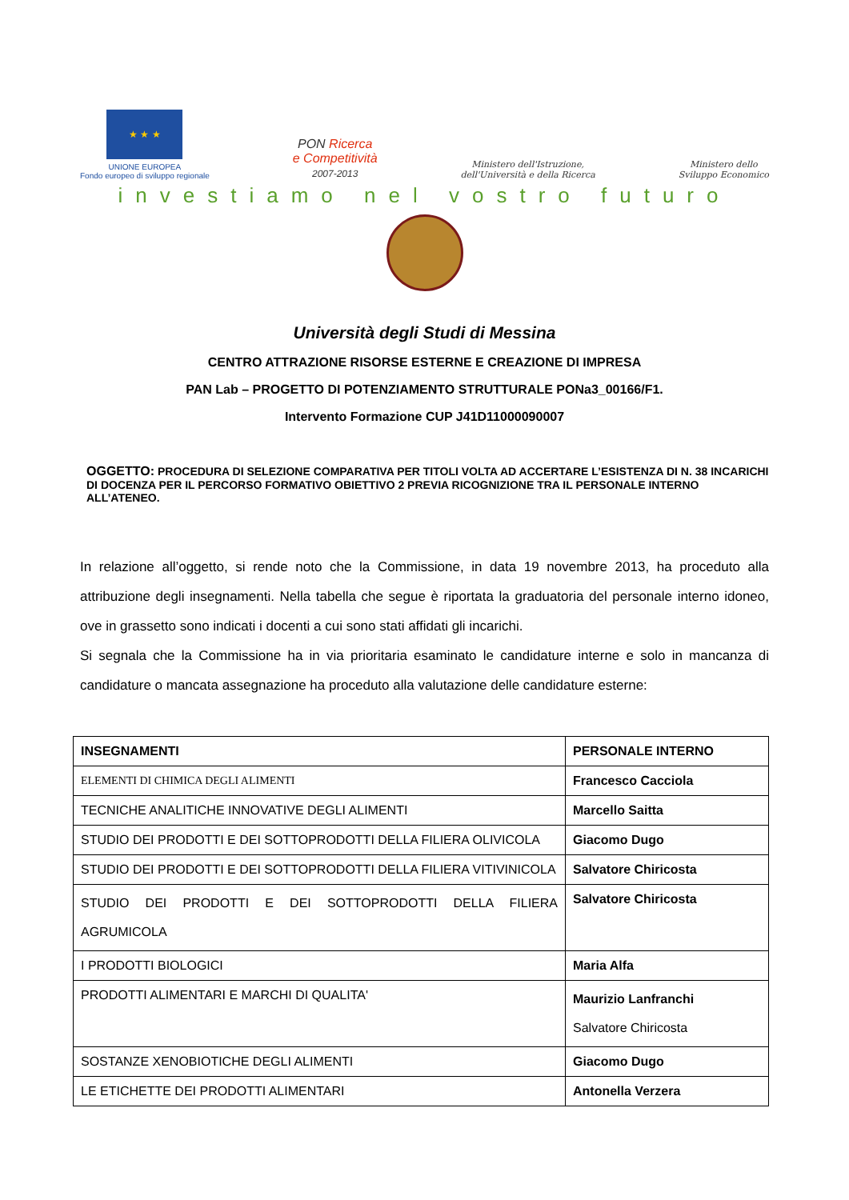★ ★ ★
UNIONE EUROPEA
Fondo europeo di sviluppo regionale
PON Ricerca
e Competitività
2007-2013
Ministero dell'Istruzione,
dell'Università e della Ricerca
Ministero dello
Sviluppo Economico
investiamo nel vostro futuro
Università degli Studi di Messina
CENTRO ATTRAZIONE RISORSE ESTERNE E CREAZIONE DI IMPRESA
PAN Lab – PROGETTO DI POTENZIAMENTO STRUTTURALE PONa3_00166/F1.
Intervento Formazione CUP J41D11000090007
OGGETTO: PROCEDURA DI SELEZIONE COMPARATIVA PER TITOLI VOLTA AD ACCERTARE L’ESISTENZA DI N. 38 INCARICHI DI DOCENZA PER IL PERCORSO FORMATIVO OBIETTIVO 2 PREVIA RICOGNIZIONE TRA IL PERSONALE INTERNO ALL’ATENEO.
In relazione all’oggetto, si rende noto che la Commissione, in data 19 novembre 2013, ha proceduto alla attribuzione degli insegnamenti. Nella tabella che segue è riportata la graduatoria del personale interno idoneo, ove in grassetto sono indicati i docenti a cui sono stati affidati gli incarichi.
Si segnala che la Commissione ha in via prioritaria esaminato le candidature interne e solo in mancanza di candidature o mancata assegnazione ha proceduto alla valutazione delle candidature esterne:
| INSEGNAMENTI | PERSONALE INTERNO |
| --- | --- |
| ELEMENTI DI CHIMICA DEGLI ALIMENTI | Francesco Cacciola |
| TECNICHE ANALITICHE INNOVATIVE DEGLI ALIMENTI | Marcello Saitta |
| STUDIO DEI PRODOTTI E DEI SOTTOPRODOTTI DELLA FILIERA OLIVICOLA | Giacomo Dugo |
| STUDIO DEI PRODOTTI E DEI SOTTOPRODOTTI DELLA FILIERA VITIVINICOLA | Salvatore Chiricosta |
| STUDIO DEI PRODOTTI E DEI SOTTOPRODOTTI DELLA FILIERA AGRUMICOLA | Salvatore Chiricosta |
| I PRODOTTI BIOLOGICI | Maria Alfa |
| PRODOTTI ALIMENTARI E MARCHI DI QUALITA' | Maurizio Lanfranchi Salvatore Chiricosta |
| SOSTANZE XENOBIOTICHE DEGLI ALIMENTI | Giacomo Dugo |
| LE ETICHETTE DEI PRODOTTI ALIMENTARI | Antonella Verzera |